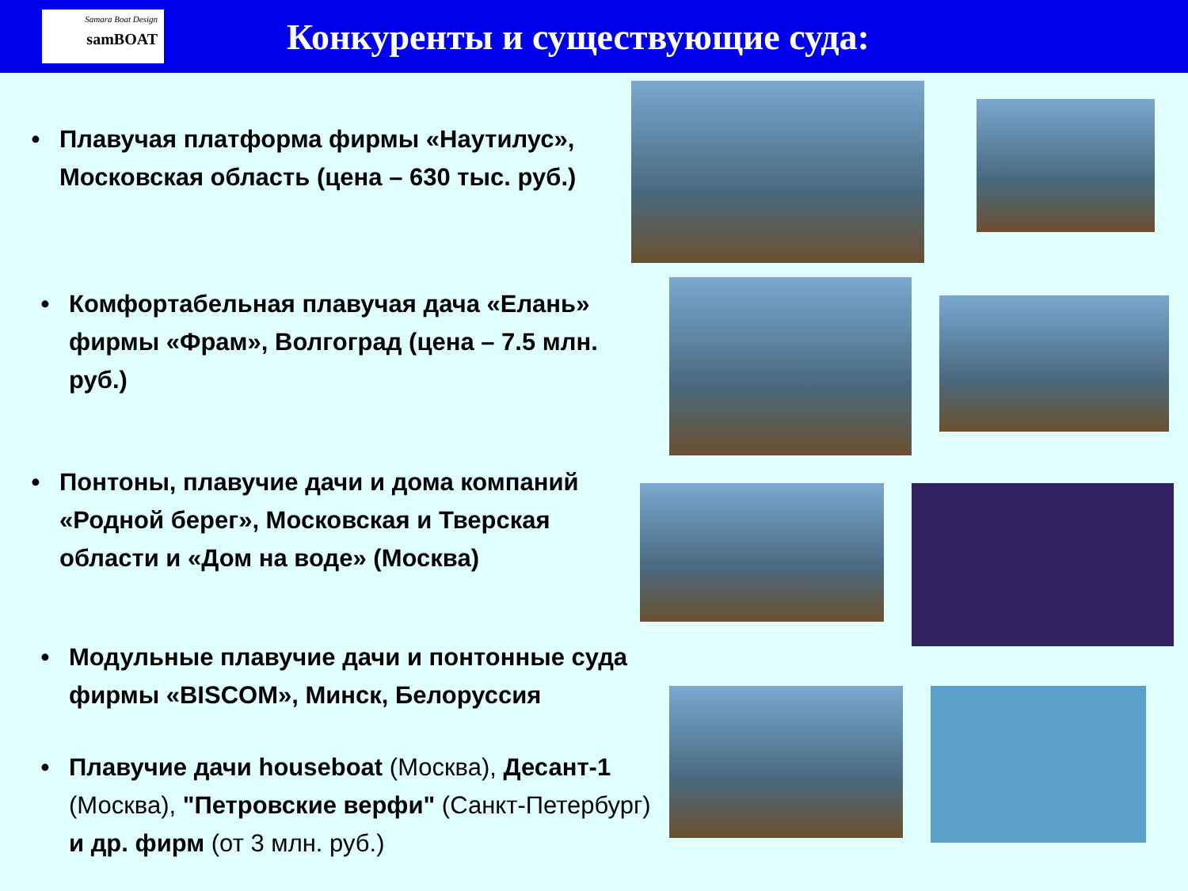Samara Boat Design
samBOAT
Конкуренты и существующие суда:
• Плавучая платформа фирмы «Наутилус», Московская область (цена – 630 тыс. руб.)
• Комфортабельная плавучая дача «Елань» фирмы «Фрам», Волгоград (цена – 7.5 млн. руб.)
• Понтоны, плавучие дачи и дома компаний «Родной берег», Московская и Тверская области и «Дом на воде» (Москва)
• Модульные плавучие дачи и понтонные суда фирмы «BISCOM», Минск, Белоруссия
• Плавучие дачи houseboat (Москва), Десант-1 (Москва), "Петровские верфи" (Санкт-Петербург) и др. фирм (от 3 млн. руб.)